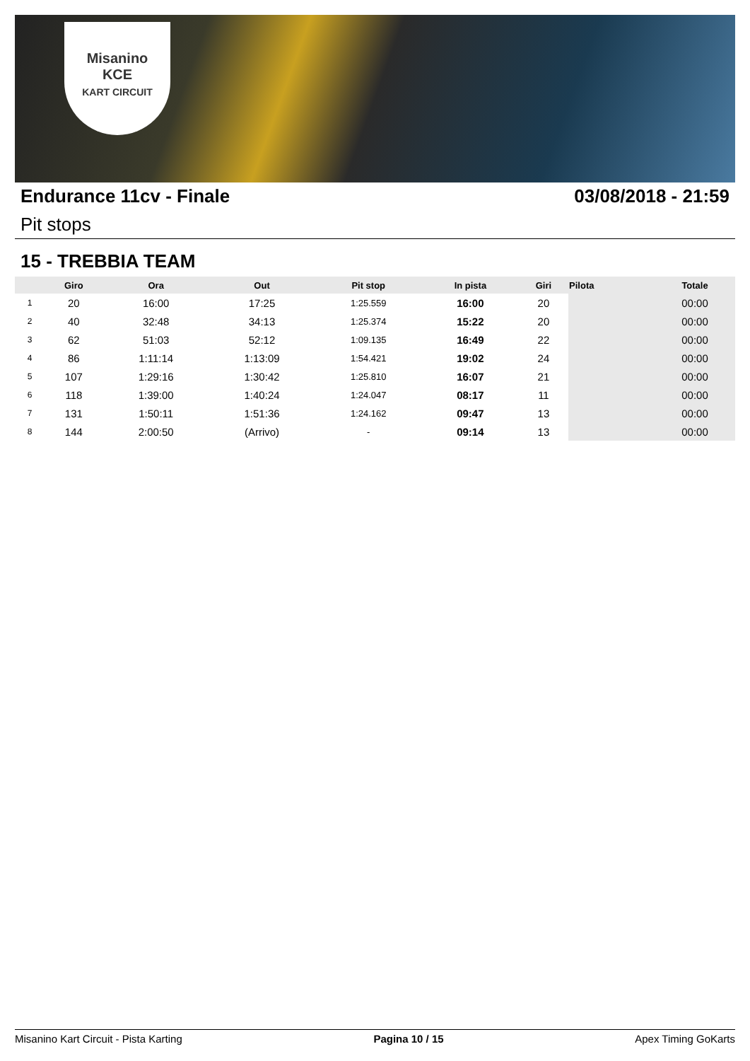Misanino
KCE
KART CIRCUIT
Endurance 11cv - Finale 03/08/2018 - 21:59
Pit stops
15 - TREBBIA TEAM
| | Giro | Ora | Out | Pit stop | In pista | Giri | Pilota | Totale |
| --- | --- | --- | --- | --- | --- | --- | --- | --- |
| 1 | 20 | 16:00 | 17:25 | 1:25.559 | 16:00 | 20 | | 00:00 |
| 2 | 40 | 32:48 | 34:13 | 1:25.374 | 15:22 | 20 | | 00:00 |
| 3 | 62 | 51:03 | 52:12 | 1:09.135 | 16:49 | 22 | | 00:00 |
| 4 | 86 | 1:11:14 | 1:13:09 | 1:54.421 | 19:02 | 24 | | 00:00 |
| 5 | 107 | 1:29:16 | 1:30:42 | 1:25.810 | 16:07 | 21 | | 00:00 |
| 6 | 118 | 1:39:00 | 1:40:24 | 1:24.047 | 08:17 | 11 | | 00:00 |
| 7 | 131 | 1:50:11 | 1:51:36 | 1:24.162 | 09:47 | 13 | | 00:00 |
| 8 | 144 | 2:00:50 | (Arrivo) | - | 09:14 | 13 | | 00:00 |
Misanino Kart Circuit - Pista Karting Pagina 10 / 15 Apex Timing GoKarts